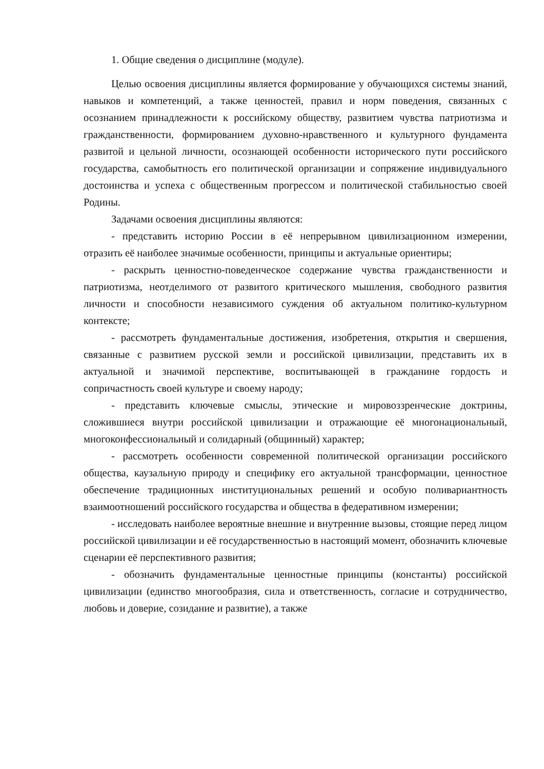1. Общие сведения о дисциплине (модуле).
Целью освоения дисциплины является формирование у обучающихся системы знаний, навыков и компетенций, а также ценностей, правил и норм поведения, связанных с осознанием принадлежности к российскому обществу, развитием чувства патриотизма и гражданственности, формированием духовно-нравственного и культурного фундамента развитой и цельной личности, осознающей особенности исторического пути российского государства, самобытность его политической организации и сопряжение индивидуального достоинства и успеха с общественным прогрессом и политической стабильностью своей Родины.
Задачами освоения дисциплины являются:
- представить историю России в её непрерывном цивилизационном измерении, отразить её наиболее значимые особенности, принципы и актуальные ориентиры;
- раскрыть ценностно-поведенческое содержание чувства гражданственности и патриотизма, неотделимого от развитого критического мышления, свободного развития личности и способности независимого суждения об актуальном политико-культурном контексте;
- рассмотреть фундаментальные достижения, изобретения, открытия и свершения, связанные с развитием русской земли и российской цивилизации, представить их в актуальной и значимой перспективе, воспитывающей в гражданине гордость и сопричастность своей культуре и своему народу;
- представить ключевые смыслы, этические и мировоззренческие доктрины, сложившиеся внутри российской цивилизации и отражающие её многонациональный, многоконфессиональный и солидарный (общинный) характер;
- рассмотреть особенности современной политической организации российского общества, каузальную природу и специфику его актуальной трансформации, ценностное обеспечение традиционных институциональных решений и особую поливариантность взаимоотношений российского государства и общества в федеративном измерении;
- исследовать наиболее вероятные внешние и внутренние вызовы, стоящие перед лицом российской цивилизации и её государственностью в настоящий момент, обозначить ключевые сценарии её перспективного развития;
- обозначить фундаментальные ценностные принципы (константы) российской цивилизации (единство многообразия, сила и ответственность, согласие и сотрудничество, любовь и доверие, созидание и развитие), а также